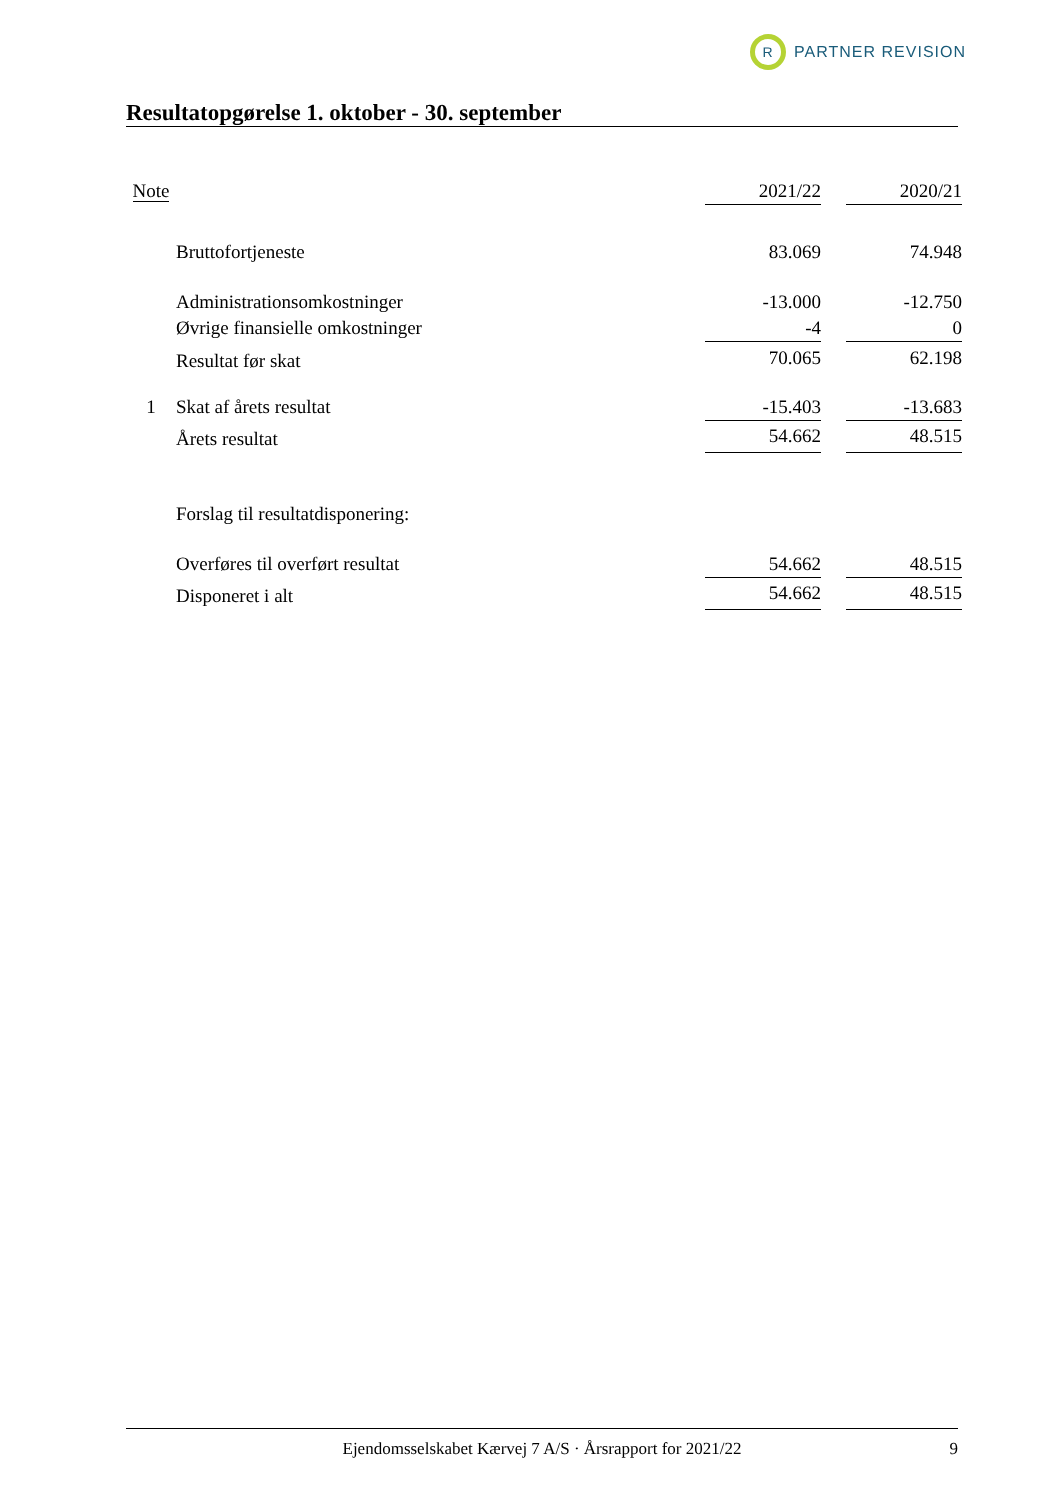R
PARTNER REVISION
Resultatopgørelse 1. oktober - 30. september
| Note | | 2021/22 | | 2020/21 |
| --- | --- | --- | --- | --- |
| | Bruttofortjeneste | 83.069 | | 74.948 |
| | Administrationsomkostninger | -13.000 | | -12.750 |
| | Øvrige finansielle omkostninger | -4 | | 0 |
| | Resultat før skat | 70.065 | | 62.198 |
| 1 | Skat af årets resultat | -15.403 | | -13.683 |
| | Årets resultat | 54.662 | | 48.515 |
| | Forslag til resultatdisponering: | | | |
| | Overføres til overført resultat | 54.662 | | 48.515 |
| | Disponeret i alt | 54.662 | | 48.515 |
Ejendomsselskabet Kærvej 7 A/S · Årsrapport for 2021/22 9